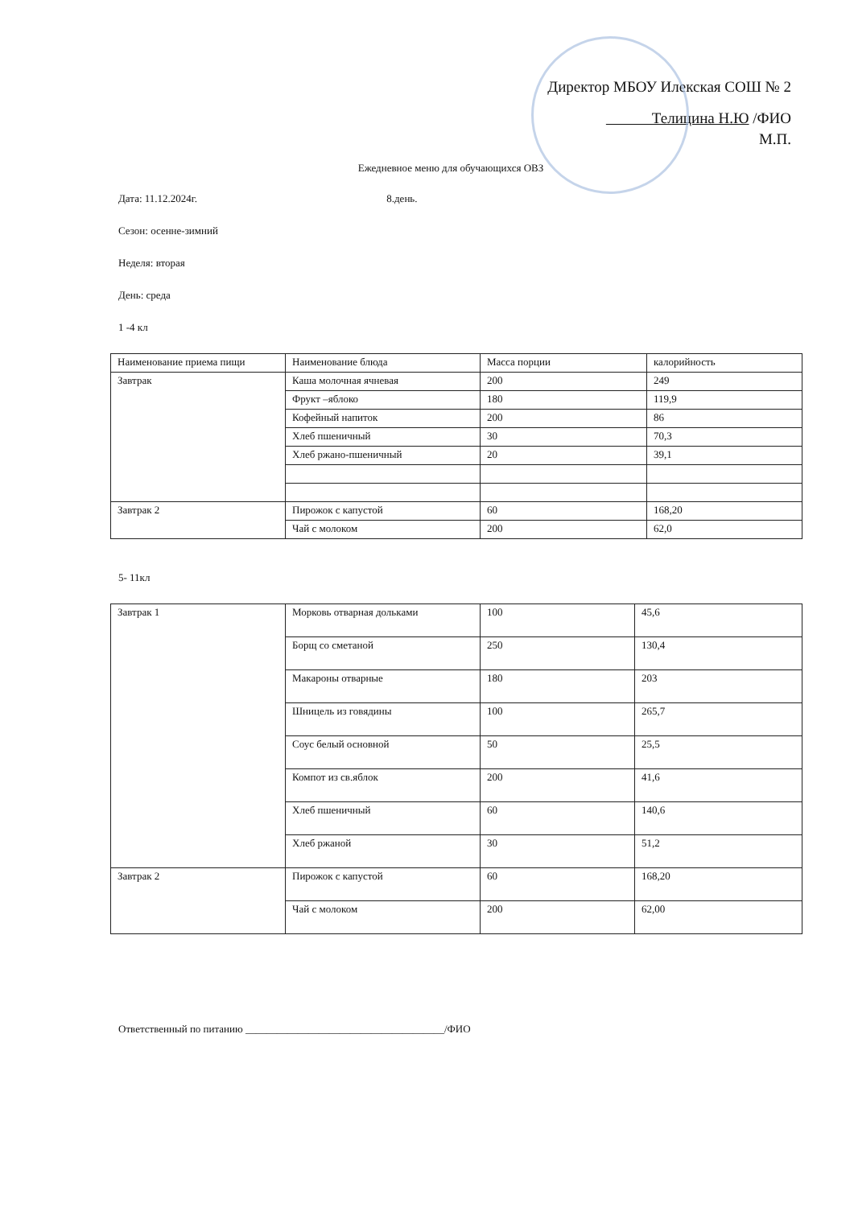Директор МБОУ Илекская СОШ № 2
Телицина Н.Ю /ФИО
М.П.
Ежедневное меню для обучающихся ОВЗ
Дата: 11.12.2024г. 8.день.
Сезон: осенне-зимний
Неделя: вторая
День: среда
1 -4 кл
| Наименование приема пищи | Наименование блюда | Масса порции | калорийность |
| Завтрак | Каша молочная ячневая | 200 | 249 |
| | Фрукт –яблоко | 180 | 119,9 |
| | Кофейный напиток | 200 | 86 |
| | Хлеб пшеничный | 30 | 70,3 |
| | Хлеб ржано-пшеничный | 20 | 39,1 |
| Завтрак 2 | Пирожок с капустой | 60 | 168,20 |
| | Чай с молоком | 200 | 62,0 |
5- 11кл
| Завтрак 1 | Морковь отварная дольками | 100 | 45,6 |
| | Борщ со сметаной | 250 | 130,4 |
| | Макароны отварные | 180 | 203 |
| | Шницель из говядины | 100 | 265,7 |
| | Соус белый основной | 50 | 25,5 |
| | Компот из св.яблок | 200 | 41,6 |
| | Хлеб пшеничный | 60 | 140,6 |
| | Хлеб ржаной | 30 | 51,2 |
| Завтрак 2 | Пирожок с капустой | 60 | 168,20 |
| | Чай с молоком | 200 | 62,00 |
Ответственный по питанию ______________________________________/ФИО